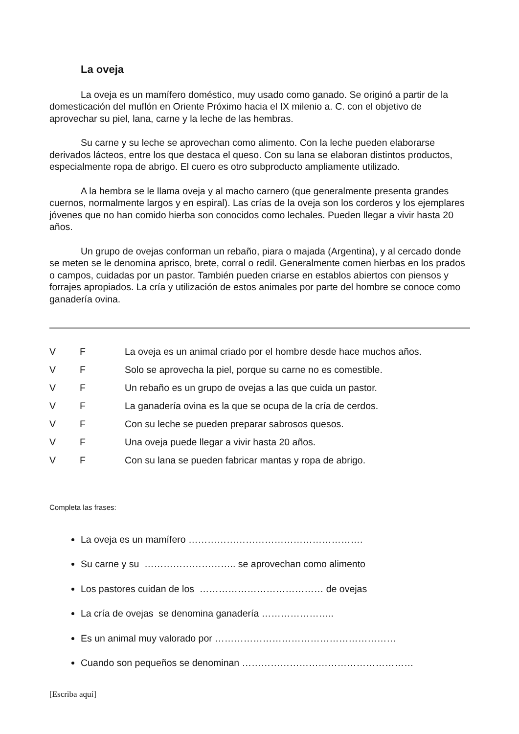La oveja
La oveja es un mamífero doméstico, muy usado como ganado. Se originó a partir de la domesticación del muflón en Oriente Próximo hacia el IX milenio a. C. con el objetivo de aprovechar su piel, lana, carne y la leche de las hembras.
Su carne y su leche se aprovechan como alimento. Con la leche pueden elaborarse derivados lácteos, entre los que destaca el queso. Con su lana se elaboran distintos productos, especialmente ropa de abrigo. El cuero es otro subproducto ampliamente utilizado.
A la hembra se le llama oveja y al macho carnero (que generalmente presenta grandes cuernos, normalmente largos y en espiral). Las crías de la oveja son los corderos y los ejemplares jóvenes que no han comido hierba son conocidos como lechales. Pueden llegar a vivir hasta 20 años.
Un grupo de ovejas conforman un rebaño, piara o majada (Argentina), y al cercado donde se meten se le denomina aprisco, brete, corral o redil. Generalmente comen hierbas en los prados o campos, cuidadas por un pastor. También pueden criarse en establos abiertos con piensos y forrajes apropiados. La cría y utilización de estos animales por parte del hombre se conoce como ganadería ovina.
V F La oveja es un animal criado por el hombre desde hace muchos años.
V F Solo se aprovecha la piel, porque su carne no es comestible.
V F Un rebaño es un grupo de ovejas a las que cuida un pastor.
V F La ganadería ovina es la que se ocupa de la cría de cerdos.
V F Con su leche se pueden preparar sabrosos quesos.
V F Una oveja puede llegar a vivir hasta 20 años.
V F Con su lana se pueden fabricar mantas y ropa de abrigo.
Completa las frases:
La oveja es un mamífero ……………………………………………….
Su carne y su ……………………….. se aprovechan como alimento
Los pastores cuidan de los ………………………………… de ovejas
La cría de ovejas se denomina ganadería …………………..
Es un animal muy valorado por …………………………………………………
Cuando son pequeños se denominan ………………………………………………
[Escriba aquí]